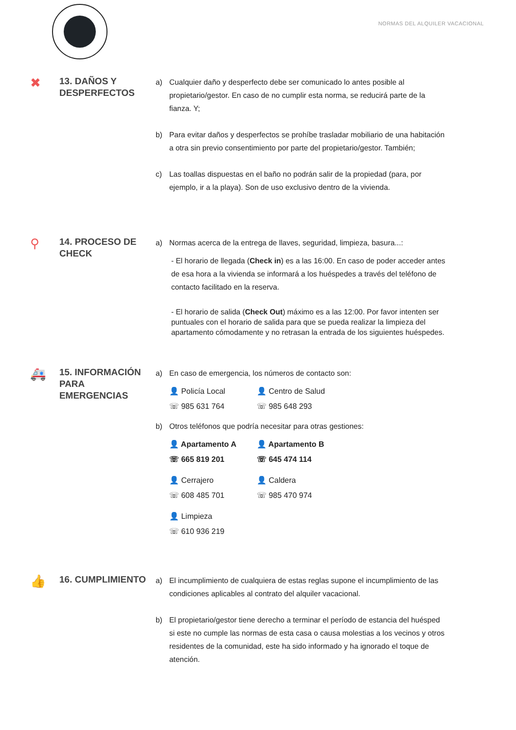NORMAS DEL ALQUILER VACACIONAL
✖
13. DAÑOS Y
DESPERFECTOS
a) Cualquier daño y desperfecto debe ser comunicado lo antes posible al propietario/gestor. En caso de no cumplir esta norma, se reducirá parte de la fianza. Y;
b) Para evitar daños y desperfectos se prohíbe trasladar mobiliario de una habitación a otra sin previo consentimiento por parte del propietario/gestor. También;
c) Las toallas dispuestas en el baño no podrán salir de la propiedad (para, por ejemplo, ir a la playa). Son de uso exclusivo dentro de la vivienda.
⚲
14. PROCESO DE
CHECK
a) Normas acerca de la entrega de llaves, seguridad, limpieza, basura...:
- El horario de llegada (Check in) es a las 16:00. En caso de poder acceder antes de esa hora a la vivienda se informará a los huéspedes a través del teléfono de contacto facilitado en la reserva.
- El horario de salida (Check Out) máximo es a las 12:00. Por favor intenten ser puntuales con el horario de salida para que se pueda realizar la limpieza del apartamento cómodamente y no retrasan la entrada de los siguientes huéspedes.
🚑
15. INFORMACIÓN
PARA EMERGENCIAS
a) En caso de emergencia, los números de contacto son:
👤 Policía Local
👤 Centro de Salud
☏ 985 631 764
☏ 985 648 293
b) Otros teléfonos que podría necesitar para otras gestiones:
👤 Apartamento A
👤 Apartamento B
☏ 665 819 201
☏ 645 474 114
👤 Cerrajero
👤 Caldera
☏ 608 485 701
☏ 985 470 974
👤 Limpieza
☏ 610 936 219
👍
16. CUMPLIMIENTO
a) El incumplimiento de cualquiera de estas reglas supone el incumplimiento de las condiciones aplicables al contrato del alquiler vacacional.
b) El propietario/gestor tiene derecho a terminar el período de estancia del huésped si este no cumple las normas de esta casa o causa molestias a los vecinos y otros residentes de la comunidad, este ha sido informado y ha ignorado el toque de atención.